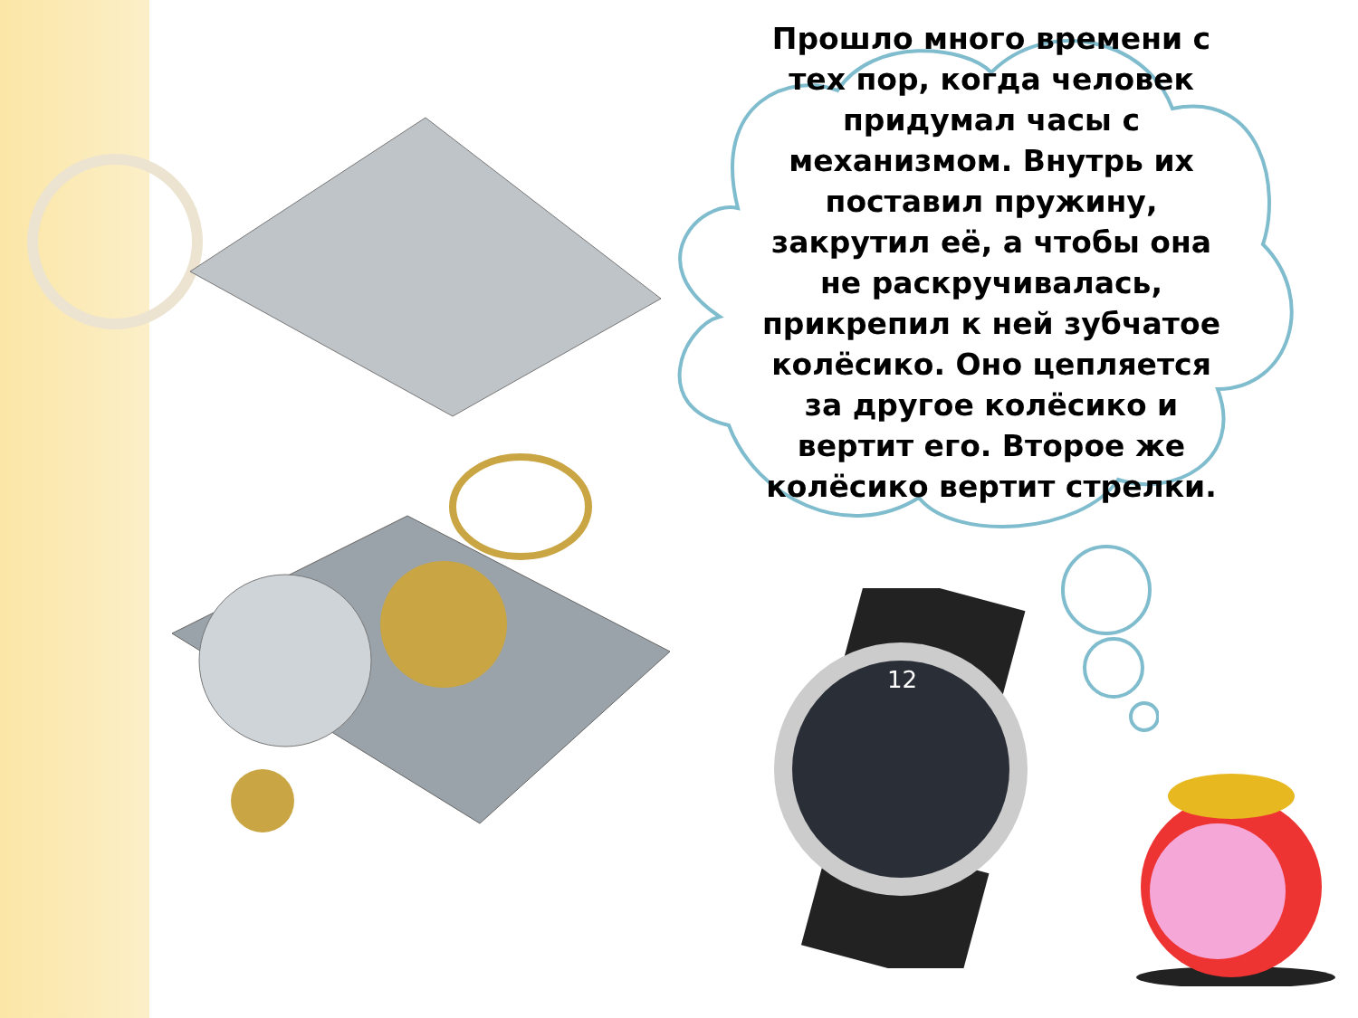Прошло много времени с тех пор, когда человек придумал часы с механизмом. Внутрь их поставил пружину, закрутил её, а чтобы она не раскручивалась, прикрепил к ней зубчатое колёсико. Оно цепляется за другое колёсико и вертит его. Второе же колёсико вертит стрелки.
12